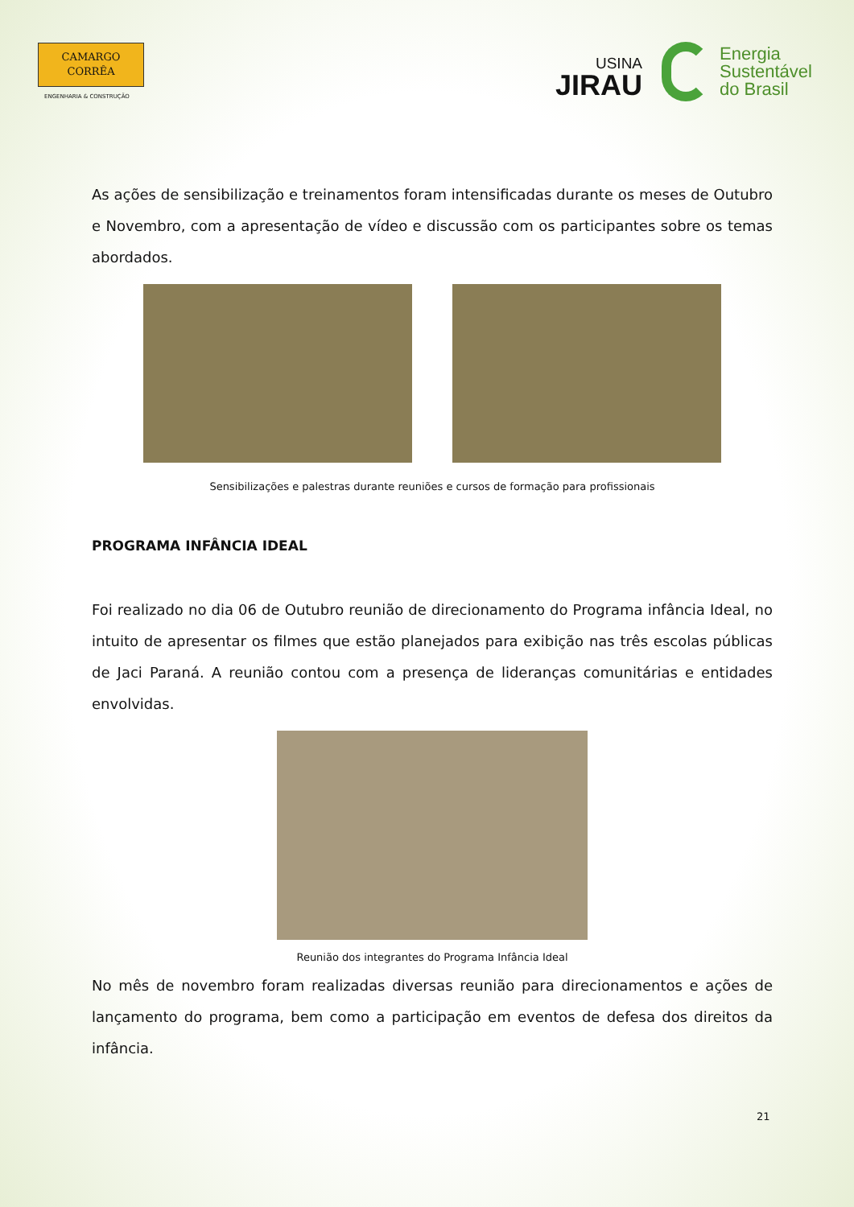CAMARGO
CORRÊA
ENGENHARIA & CONSTRUÇÃO
USINA
JIRAU
Energia
Sustentável
do Brasil
As ações de sensibilização e treinamentos foram intensificadas durante os meses de Outubro e Novembro, com a apresentação de vídeo e discussão com os participantes sobre os temas abordados.
Sensibilizações e palestras durante reuniões e cursos de formação para profissionais
PROGRAMA INFÂNCIA IDEAL
Foi realizado no dia 06 de Outubro reunião de direcionamento do Programa infância Ideal, no intuito de apresentar os filmes que estão planejados para exibição nas três escolas públicas de Jaci Paraná. A reunião contou com a presença de lideranças comunitárias e entidades envolvidas.
Reunião dos integrantes do Programa Infância Ideal
No mês de novembro foram realizadas diversas reunião para direcionamentos e ações de lançamento do programa, bem como a participação em eventos de defesa dos direitos da infância.
21